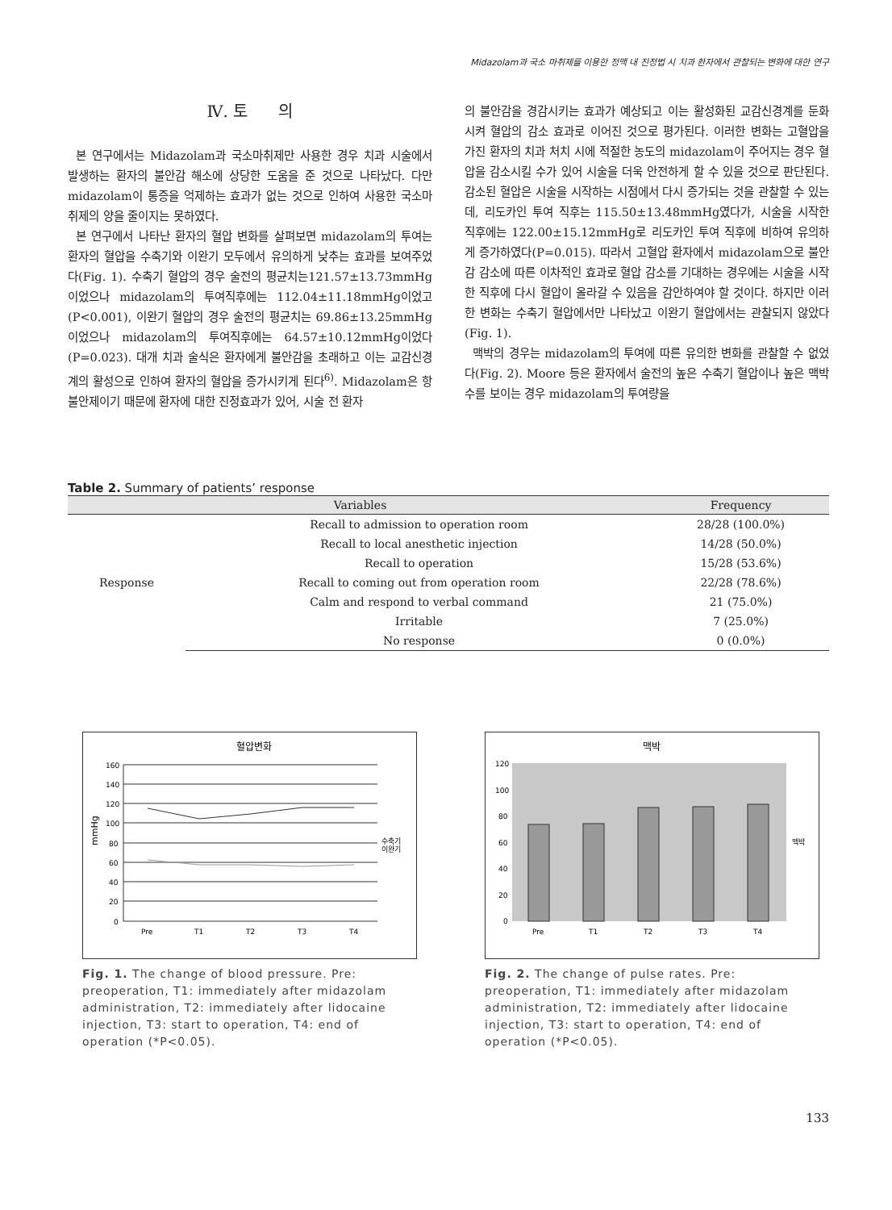Midazolam과 국소 마취제를 이용한 정맥 내 진정법 시 치과 환자에서 관찰되는 변화에 대한 연구
Ⅳ. 토 의
본 연구에서는 Midazolam과 국소마취제만 사용한 경우 치과 시술에서 발생하는 환자의 불안감 해소에 상당한 도움을 준 것으로 나타났다. 다만 midazolam이 통증을 억제하는 효과가 없는 것으로 인하여 사용한 국소마취제의 양을 줄이지는 못하였다.
본 연구에서 나타난 환자의 혈압 변화를 살펴보면 midazolam의 투여는 환자의 혈압을 수축기와 이완기 모두에서 유의하게 낮추는 효과를 보여주었다(Fig. 1). 수축기 혈압의 경우 술전의 평균치는121.57±13.73mmHg이었으나 midazolam의 투여직후에는 112.04±11.18mmHg이었고(P<0.001), 이완기 혈압의 경우 술전의 평균치는 69.86±13.25mmHg이었으나 midazolam의 투여직후에는 64.57±10.12mmHg이었다(P=0.023). 대개 치과 술식은 환자에게 불안감을 초래하고 이는 교감신경계의 활성으로 인하여 환자의 혈압을 증가시키게 된다<sup>6)</sup>. Midazolam은 항불안제이기 때문에 환자에 대한 진정효과가 있어, 시술 전 환자
의 불안감을 경감시키는 효과가 예상되고 이는 활성화된 교감신경계를 둔화시켜 혈압의 감소 효과로 이어진 것으로 평가된다. 이러한 변화는 고혈압을 가진 환자의 치과 처치 시에 적절한 농도의 midazolam이 주어지는 경우 혈압을 감소시킬 수가 있어 시술을 더욱 안전하게 할 수 있을 것으로 판단된다. 감소된 혈압은 시술을 시작하는 시점에서 다시 증가되는 것을 관찰할 수 있는데, 리도카인 투여 직후는 115.50±13.48mmHg였다가, 시술을 시작한 직후에는 122.00±15.12mmHg로 리도카인 투여 직후에 비하여 유의하게 증가하였다(P=0.015). 따라서 고혈압 환자에서 midazolam으로 불안감 감소에 따른 이차적인 효과로 혈압 감소를 기대하는 경우에는 시술을 시작한 직후에 다시 혈압이 올라갈 수 있음을 감안하여야 할 것이다. 하지만 이러한 변화는 수축기 혈압에서만 나타났고 이완기 혈압에서는 관찰되지 않았다(Fig. 1).
맥박의 경우는 midazolam의 투여에 따른 유의한 변화를 관찰할 수 없었다(Fig. 2). Moore 등은 환자에서 술전의 높은 수축기 혈압이나 높은 맥박 수를 보이는 경우 midazolam의 투여량을
Table 2. Summary of patients’ response
| Variables | | Frequency |
| --- | --- | --- |
| Response | Recall to admission to operation room | 28/28 (100.0%) |
| | Recall to local anesthetic injection | 14/28 (50.0%) |
| | Recall to operation | 15/28 (53.6%) |
| | Recall to coming out from operation room | 22/28 (78.6%) |
| | Calm and respond to verbal command | 21 (75.0%) |
| | Irritable | 7 (25.0%) |
| | No response | 0 (0.0%) |
혈압변화
160
140
120
100
80
60
40
20
0
Pre
T1
T2
T3
T4
수축기
이완기
mmHg
Fig. 1. The change of blood pressure. Pre: preoperation, T1: immediately after midazolam administration, T2: immediately after lidocaine injection, T3: start to operation, T4: end of operation (*P<0.05).
맥박
120
100
80
60
40
20
0
Pre
T1
T2
T3
T4
맥박
Fig. 2. The change of pulse rates. Pre: preoperation, T1: immediately after midazolam administration, T2: immediately after lidocaine injection, T3: start to operation, T4: end of operation (*P<0.05).
133